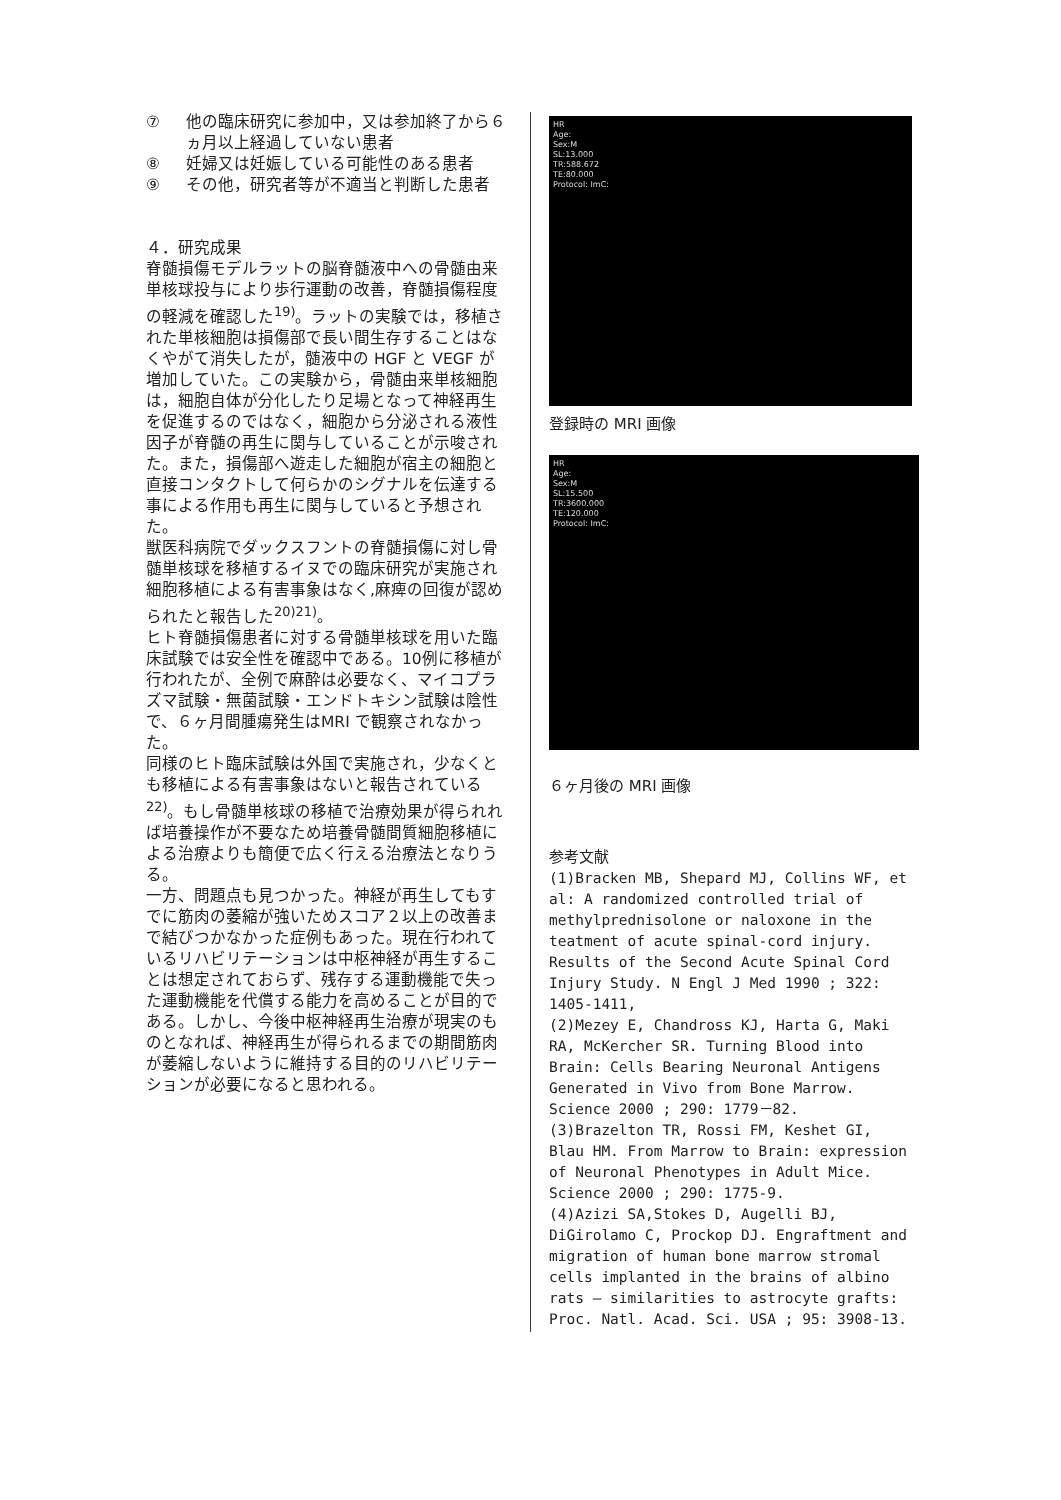⑦ 他の臨床研究に参加中，又は参加終了から６ヵ月以上経過していない患者
⑧ 妊婦又は妊娠している可能性のある患者
⑨ その他，研究者等が不適当と判断した患者
４．研究成果
脊髄損傷モデルラットの脳脊髄液中への骨髄由来単核球投与により歩行運動の改善，脊髄損傷程度の軽減を確認した<sup>19)</sup>。ラットの実験では，移植された単核細胞は損傷部で長い間生存することはなくやがて消失したが，髄液中の HGF と VEGF が増加していた。この実験から，骨髄由来単核細胞は，細胞自体が分化したり足場となって神経再生を促進するのではなく，細胞から分泌される液性因子が脊髄の再生に関与していることが示唆された。また，損傷部へ遊走した細胞が宿主の細胞と直接コンタクトして何らかのシグナルを伝達する事による作用も再生に関与していると予想された。
獣医科病院でダックスフントの脊髄損傷に対し骨髄単核球を移植するイヌでの臨床研究が実施され細胞移植による有害事象はなく,麻痺の回復が認められたと報告した<sup>20)21)</sup>。
ヒト脊髄損傷患者に対する骨髄単核球を用いた臨床試験では安全性を確認中である。10例に移植が行われたが、全例で麻酔は必要なく、マイコプラズマ試験・無菌試験・エンドトキシン試験は陰性で、６ヶ月間腫瘍発生はMRI で観察されなかった。
同様のヒト臨床試験は外国で実施され，少なくとも移植による有害事象はないと報告されている<sup>22)</sup>。もし骨髄単核球の移植で治療効果が得られれば培養操作が不要なため培養骨髄間質細胞移植による治療よりも簡便で広く行える治療法となりうる。
一方、問題点も見つかった。神経が再生してもすでに筋肉の萎縮が強いためスコア２以上の改善まで結びつかなかった症例もあった。現在行われているリハビリテーションは中枢神経が再生することは想定されておらず、残存する運動機能で失った運動機能を代償する能力を高めることが目的である。しかし、今後中枢神経再生治療が現実のものとなれば、神経再生が得られるまでの期間筋肉が萎縮しないように維持する目的のリハビリテーションが必要になると思われる。
HR
Age:
Sex:M
SL:13.000
TR:588.672
TE:80.000
Protocol: ImC:
登録時の MRI 画像
HR
Age:
Sex:M
SL:15.500
TR:3600.000
TE:120.000
Protocol: ImC:
６ヶ月後の MRI 画像
参考文献
(1)Bracken MB, Shepard MJ, Collins WF, et al: A randomized controlled trial of methylprednisolone or naloxone in the teatment of acute spinal-cord injury. Results of the Second Acute Spinal Cord Injury Study. N Engl J Med 1990 ; 322: 1405-1411,
(2)Mezey E, Chandross KJ, Harta G, Maki RA, McKercher SR. Turning Blood into Brain: Cells Bearing Neuronal Antigens Generated in Vivo from Bone Marrow. Science 2000 ; 290: 1779－82.
(3)Brazelton TR, Rossi FM, Keshet GI, Blau HM. From Marrow to Brain: expression of Neuronal Phenotypes in Adult Mice. Science 2000 ; 290: 1775-9.
(4)Azizi SA,Stokes D, Augelli BJ, DiGirolamo C, Prockop DJ. Engraftment and migration of human bone marrow stromal cells implanted in the brains of albino rats – similarities to astrocyte grafts: Proc. Natl. Acad. Sci. USA ; 95: 3908-13.